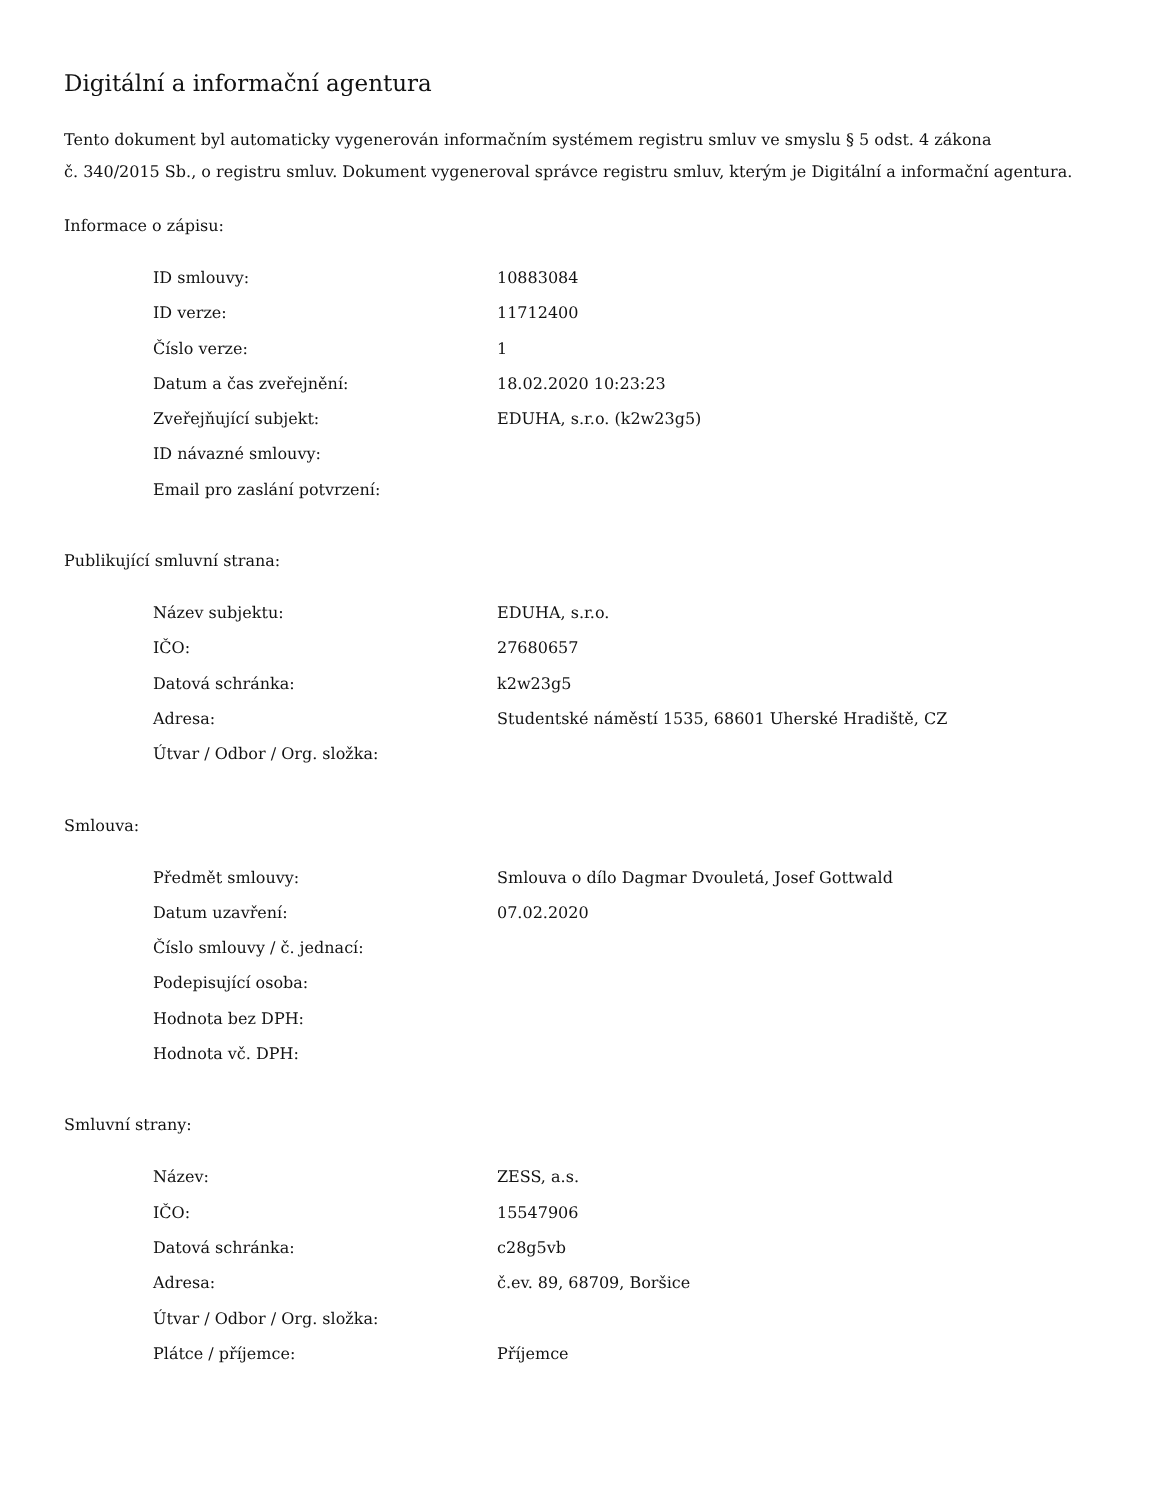Digitální a informační agentura
Tento dokument byl automaticky vygenerován informačním systémem registru smluv ve smyslu § 5 odst. 4 zákona
č. 340/2015 Sb., o registru smluv. Dokument vygeneroval správce registru smluv, kterým je Digitální a informační agentura.
Informace o zápisu:
| ID smlouvy: | 10883084 |
| ID verze: | 11712400 |
| Číslo verze: | 1 |
| Datum a čas zveřejnění: | 18.02.2020 10:23:23 |
| Zveřejňující subjekt: | EDUHA, s.r.o. (k2w23g5) |
| ID návazné smlouvy: | |
| Email pro zaslání potvrzení: | |
Publikující smluvní strana:
| Název subjektu: | EDUHA, s.r.o. |
| IČO: | 27680657 |
| Datová schránka: | k2w23g5 |
| Adresa: | Studentské náměstí 1535, 68601 Uherské Hradiště, CZ |
| Útvar / Odbor / Org. složka: | |
Smlouva:
| Předmět smlouvy: | Smlouva o dílo Dagmar Dvouletá, Josef Gottwald |
| Datum uzavření: | 07.02.2020 |
| Číslo smlouvy / č. jednací: | |
| Podepisující osoba: | |
| Hodnota bez DPH: | |
| Hodnota vč. DPH: | |
Smluvní strany:
| Název: | ZESS, a.s. |
| IČO: | 15547906 |
| Datová schránka: | c28g5vb |
| Adresa: | č.ev. 89, 68709, Boršice |
| Útvar / Odbor / Org. složka: | |
| Plátce / příjemce: | Příjemce |